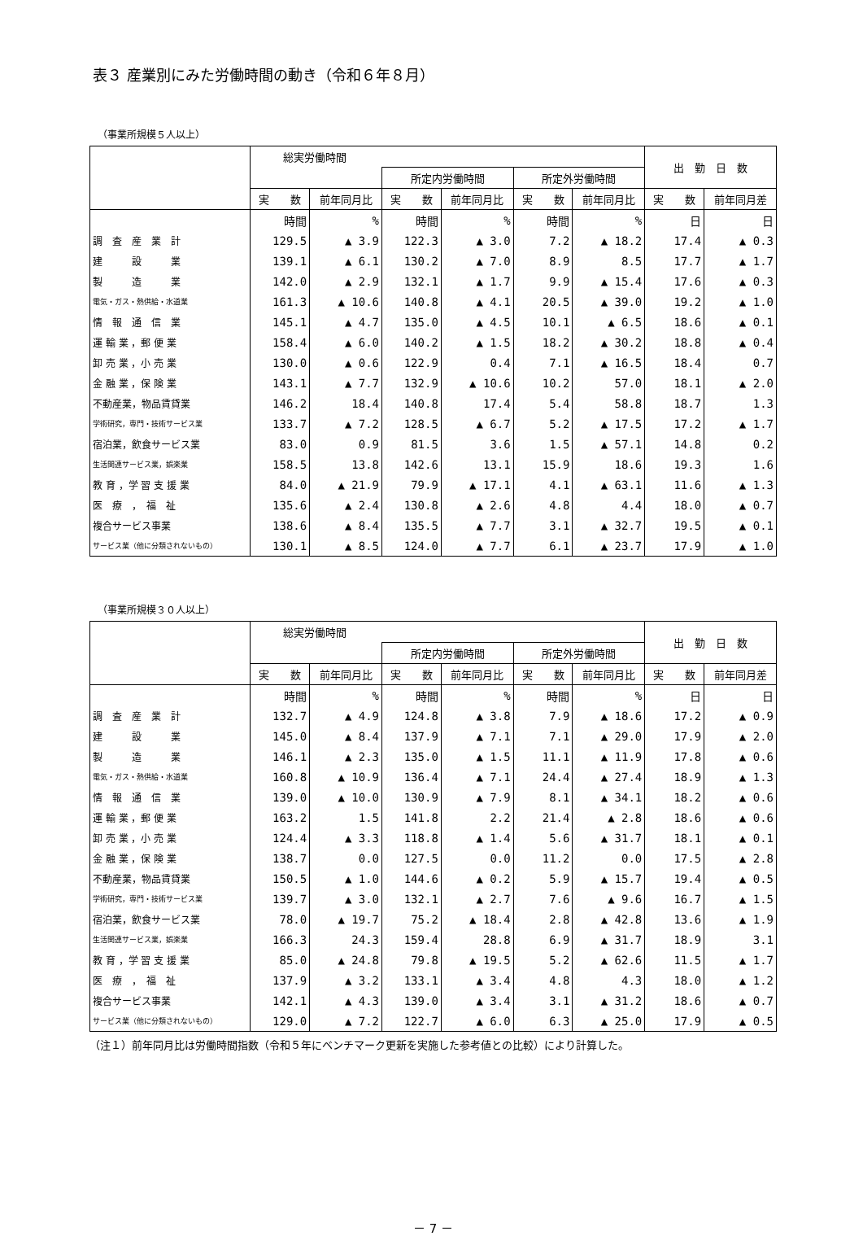表３ 産業別にみた労働時間の動き（令和６年８月）
（事業所規模５人以上）
| | 総実労働時間 | | | | | | 出 勤 日 数 | |
| --- | --- | --- | --- | --- | --- | --- | --- | --- |
| | | | 所定内労働時間 | | 所定外労働時間 | | | |
| | 実 数 | 前年同月比 | 実 数 | 前年同月比 | 実 数 | 前年同月比 | 実 数 | 前年同月差 |
| | 時間 | % | 時間 | % | 時間 | % | 日 | 日 |
| 調 査 産 業 計 | 129.5 | ▲ 3.9 | 122.3 | ▲ 3.0 | 7.2 | ▲ 18.2 | 17.4 | ▲ 0.3 |
| 建 設 業 | 139.1 | ▲ 6.1 | 130.2 | ▲ 7.0 | 8.9 | 8.5 | 17.7 | ▲ 1.7 |
| 製 造 業 | 142.0 | ▲ 2.9 | 132.1 | ▲ 1.7 | 9.9 | ▲ 15.4 | 17.6 | ▲ 0.3 |
| 電気・ガス・熱供給・水道業 | 161.3 | ▲ 10.6 | 140.8 | ▲ 4.1 | 20.5 | ▲ 39.0 | 19.2 | ▲ 1.0 |
| 情 報 通 信 業 | 145.1 | ▲ 4.7 | 135.0 | ▲ 4.5 | 10.1 | ▲ 6.5 | 18.6 | ▲ 0.1 |
| 運 輸 業 ，郵 便 業 | 158.4 | ▲ 6.0 | 140.2 | ▲ 1.5 | 18.2 | ▲ 30.2 | 18.8 | ▲ 0.4 |
| 卸 売 業 ，小 売 業 | 130.0 | ▲ 0.6 | 122.9 | 0.4 | 7.1 | ▲ 16.5 | 18.4 | 0.7 |
| 金 融 業 ，保 険 業 | 143.1 | ▲ 7.7 | 132.9 | ▲ 10.6 | 10.2 | 57.0 | 18.1 | ▲ 2.0 |
| 不動産業，物品賃貸業 | 146.2 | 18.4 | 140.8 | 17.4 | 5.4 | 58.8 | 18.7 | 1.3 |
| 学術研究，専門・技術サービス業 | 133.7 | ▲ 7.2 | 128.5 | ▲ 6.7 | 5.2 | ▲ 17.5 | 17.2 | ▲ 1.7 |
| 宿泊業，飲食サービス業 | 83.0 | 0.9 | 81.5 | 3.6 | 1.5 | ▲ 57.1 | 14.8 | 0.2 |
| 生活関連サービス業，娯楽業 | 158.5 | 13.8 | 142.6 | 13.1 | 15.9 | 18.6 | 19.3 | 1.6 |
| 教 育 ，学 習 支 援 業 | 84.0 | ▲ 21.9 | 79.9 | ▲ 17.1 | 4.1 | ▲ 63.1 | 11.6 | ▲ 1.3 |
| 医 療 ， 福 祉 | 135.6 | ▲ 2.4 | 130.8 | ▲ 2.6 | 4.8 | 4.4 | 18.0 | ▲ 0.7 |
| 複合サービス事業 | 138.6 | ▲ 8.4 | 135.5 | ▲ 7.7 | 3.1 | ▲ 32.7 | 19.5 | ▲ 0.1 |
| サービス業（他に分類されないもの） | 130.1 | ▲ 8.5 | 124.0 | ▲ 7.7 | 6.1 | ▲ 23.7 | 17.9 | ▲ 1.0 |
（事業所規模３０人以上）
| | 総実労働時間 | | | | | | 出 勤 日 数 | |
| --- | --- | --- | --- | --- | --- | --- | --- | --- |
| | | | 所定内労働時間 | | 所定外労働時間 | | | |
| | 実 数 | 前年同月比 | 実 数 | 前年同月比 | 実 数 | 前年同月比 | 実 数 | 前年同月差 |
| | 時間 | % | 時間 | % | 時間 | % | 日 | 日 |
| 調 査 産 業 計 | 132.7 | ▲ 4.9 | 124.8 | ▲ 3.8 | 7.9 | ▲ 18.6 | 17.2 | ▲ 0.9 |
| 建 設 業 | 145.0 | ▲ 8.4 | 137.9 | ▲ 7.1 | 7.1 | ▲ 29.0 | 17.9 | ▲ 2.0 |
| 製 造 業 | 146.1 | ▲ 2.3 | 135.0 | ▲ 1.5 | 11.1 | ▲ 11.9 | 17.8 | ▲ 0.6 |
| 電気・ガス・熱供給・水道業 | 160.8 | ▲ 10.9 | 136.4 | ▲ 7.1 | 24.4 | ▲ 27.4 | 18.9 | ▲ 1.3 |
| 情 報 通 信 業 | 139.0 | ▲ 10.0 | 130.9 | ▲ 7.9 | 8.1 | ▲ 34.1 | 18.2 | ▲ 0.6 |
| 運 輸 業 ，郵 便 業 | 163.2 | 1.5 | 141.8 | 2.2 | 21.4 | ▲ 2.8 | 18.6 | ▲ 0.6 |
| 卸 売 業 ，小 売 業 | 124.4 | ▲ 3.3 | 118.8 | ▲ 1.4 | 5.6 | ▲ 31.7 | 18.1 | ▲ 0.1 |
| 金 融 業 ，保 険 業 | 138.7 | 0.0 | 127.5 | 0.0 | 11.2 | 0.0 | 17.5 | ▲ 2.8 |
| 不動産業，物品賃貸業 | 150.5 | ▲ 1.0 | 144.6 | ▲ 0.2 | 5.9 | ▲ 15.7 | 19.4 | ▲ 0.5 |
| 学術研究，専門・技術サービス業 | 139.7 | ▲ 3.0 | 132.1 | ▲ 2.7 | 7.6 | ▲ 9.6 | 16.7 | ▲ 1.5 |
| 宿泊業，飲食サービス業 | 78.0 | ▲ 19.7 | 75.2 | ▲ 18.4 | 2.8 | ▲ 42.8 | 13.6 | ▲ 1.9 |
| 生活関連サービス業，娯楽業 | 166.3 | 24.3 | 159.4 | 28.8 | 6.9 | ▲ 31.7 | 18.9 | 3.1 |
| 教 育 ，学 習 支 援 業 | 85.0 | ▲ 24.8 | 79.8 | ▲ 19.5 | 5.2 | ▲ 62.6 | 11.5 | ▲ 1.7 |
| 医 療 ， 福 祉 | 137.9 | ▲ 3.2 | 133.1 | ▲ 3.4 | 4.8 | 4.3 | 18.0 | ▲ 1.2 |
| 複合サービス事業 | 142.1 | ▲ 4.3 | 139.0 | ▲ 3.4 | 3.1 | ▲ 31.2 | 18.6 | ▲ 0.7 |
| サービス業（他に分類されないもの） | 129.0 | ▲ 7.2 | 122.7 | ▲ 6.0 | 6.3 | ▲ 25.0 | 17.9 | ▲ 0.5 |
（注１）前年同月比は労働時間指数（令和５年にベンチマーク更新を実施した参考値との比較）により計算した。
－ 7 －